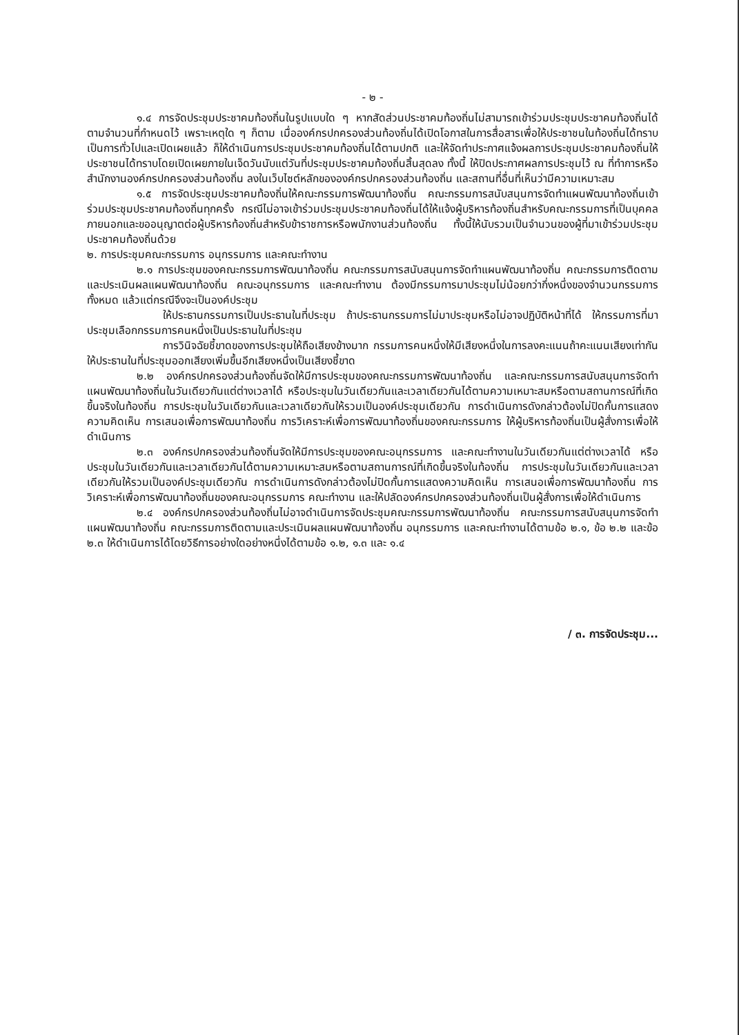- ๒ -
๑.๔ การจัดประชุมประชาคมท้องถิ่นในรูปแบบใด ๆ หากสัดส่วนประชาคมท้องถิ่นไม่สามารถเข้าร่วมประชุมประชาคมท้องถิ่นได้ตามจำนวนที่กำหนดไว้ เพราะเหตุใด ๆ ก็ตาม เมื่อองค์กรปกครองส่วนท้องถิ่นได้เปิดโอกาสในการสื่อสารเพื่อให้ประชาชนในท้องถิ่นได้ทราบเป็นการทั่วไปและเปิดเผยแล้ว ก็ให้ดำเนินการประชุมประชาคมท้องถิ่นได้ตามปกติ และให้จัดทำประกาศแจ้งผลการประชุมประชาคมท้องถิ่นให้ประชาชนได้ทราบโดยเปิดเผยภายในเจ็ดวันนับแต่วันที่ประชุมประชาคมท้องถิ่นสิ้นสุดลง ทั้งนี้ ให้ปิดประกาศผลการประชุมไว้ ณ ที่ทำการหรือสำนักงานองค์กรปกครองส่วนท้องถิ่น ลงในเว็บไซต์หลักขององค์กรปกครองส่วนท้องถิ่น และสถานที่อื่นที่เห็นว่ามีความเหมาะสม
๑.๕ การจัดประชุมประชาคมท้องถิ่นให้คณะกรรมการพัฒนาท้องถิ่น คณะกรรมการสนับสนุนการจัดทำแผนพัฒนาท้องถิ่นเข้าร่วมประชุมประชาคมท้องถิ่นทุกครั้ง กรณีไม่อาจเข้าร่วมประชุมประชาคมท้องถิ่นได้ให้แจ้งผู้บริหารท้องถิ่นสำหรับคณะกรรมการที่เป็นบุคคลภายนอกและขออนุญาตต่อผู้บริหารท้องถิ่นสำหรับข้าราชการหรือพนักงานส่วนท้องถิ่น ทั้งนี้ให้นับรวมเป็นจำนวนของผู้ที่มาเข้าร่วมประชุมประชาคมท้องถิ่นด้วย
๒. การประชุมคณะกรรมการ อนุกรรมการ และคณะทำงาน
๒.๑ การประชุมของคณะกรรมการพัฒนาท้องถิ่น คณะกรรมการสนับสนุนการจัดทำแผนพัฒนาท้องถิ่น คณะกรรมการติดตามและประเมินผลแผนพัฒนาท้องถิ่น คณะอนุกรรมการ และคณะทำงาน ต้องมีกรรมการมาประชุมไม่น้อยกว่ากึ่งหนึ่งของจำนวนกรรมการทั้งหมด แล้วแต่กรณีจึงจะเป็นองค์ประชุม
ให้ประธานกรรมการเป็นประธานในที่ประชุม ถ้าประธานกรรมการไม่มาประชุมหรือไม่อาจปฏิบัติหน้าที่ได้ ให้กรรมการที่มาประชุมเลือกกรรมการคนหนึ่งเป็นประธานในที่ประชุม
การวินิจฉัยชี้ขาดของการประชุมให้ถือเสียงข้างมาก กรรมการคนหนึ่งให้มีเสียงหนึ่งในการลงคะแนนถ้าคะแนนเสียงเท่ากันให้ประธานในที่ประชุมออกเสียงเพิ่มขึ้นอีกเสียงหนึ่งเป็นเสียงชี้ขาด
๒.๒ องค์กรปกครองส่วนท้องถิ่นจัดให้มีการประชุมของคณะกรรมการพัฒนาท้องถิ่น และคณะกรรมการสนับสนุนการจัดทำแผนพัฒนาท้องถิ่นในวันเดียวกันแต่ต่างเวลาได้ หรือประชุมในวันเดียวกันและเวลาเดียวกันได้ตามความเหมาะสมหรือตามสถานการณ์ที่เกิดขึ้นจริงในท้องถิ่น การประชุมในวันเดียวกันและเวลาเดียวกันให้รวมเป็นองค์ประชุมเดียวกัน การดำเนินการดังกล่าวต้องไม่ปิดกั้นการแสดงความคิดเห็น การเสนอเพื่อการพัฒนาท้องถิ่น การวิเคราะห์เพื่อการพัฒนาท้องถิ่นของคณะกรรมการ ให้ผู้บริหารท้องถิ่นเป็นผู้สั่งการเพื่อให้ดำเนินการ
๒.๓ องค์กรปกครองส่วนท้องถิ่นจัดให้มีการประชุมของคณะอนุกรรมการ และคณะทำงานในวันเดียวกันแต่ต่างเวลาได้ หรือประชุมในวันเดียวกันและเวลาเดียวกันได้ตามความเหมาะสมหรือตามสถานการณ์ที่เกิดขึ้นจริงในท้องถิ่น การประชุมในวันเดียวกันและเวลาเดียวกันให้รวมเป็นองค์ประชุมเดียวกัน การดำเนินการดังกล่าวต้องไม่ปิดกั้นการแสดงความคิดเห็น การเสนอเพื่อการพัฒนาท้องถิ่น การวิเคราะห์เพื่อการพัฒนาท้องถิ่นของคณะอนุกรรมการ คณะทำงาน และให้ปลัดองค์กรปกครองส่วนท้องถิ่นเป็นผู้สั่งการเพื่อให้ดำเนินการ
๒.๔ องค์กรปกครองส่วนท้องถิ่นไม่อาจดำเนินการจัดประชุมคณะกรรมการพัฒนาท้องถิ่น คณะกรรมการสนับสนุนการจัดทำแผนพัฒนาท้องถิ่น คณะกรรมการติดตามและประเมินผลแผนพัฒนาท้องถิ่น อนุกรรมการ และคณะทำงานได้ตามข้อ ๒.๑, ข้อ ๒.๒ และข้อ ๒.๓ ให้ดำเนินการได้โดยวิธีการอย่างใดอย่างหนึ่งได้ตามข้อ ๑.๒, ๑.๓ และ ๑.๔
/ ๓. การจัดประชุม...